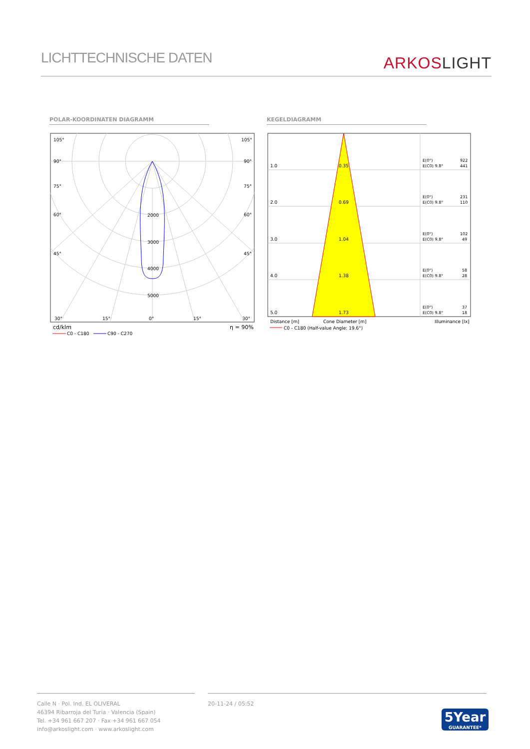LICHTTECHNISCHE DATEN
ARKOSLIGHT
POLAR-KOORDINATEN DIAGRAMM KEGELDIAGRAMM
105°
105°
90°
90°
75°
75°
60°
60°
45°
45°
2000
3000
4000
5000
30°
15°
0°
15°
30°
cd/klm
η = 90%
C0 - C180
C90 - C270
1.0
0.35
2.0
0.69
3.0
1.04
4.0
1.38
5.0
1.73
E(0°)
E(C0) 9.8°
922
441
E(0°)
E(C0) 9.8°
231
110
E(0°)
E(C0) 9.8°
102
49
E(0°)
E(C0) 9.8°
58
28
E(0°)
E(C0) 9.8°
37
18
Distance [m]
Cone Diameter [m]
Illuminance [lx]
C0 - C180 (Half-value Angle: 19.6°)
Calle N · Pol. Ind. EL OLIVERAL
46394 Ribarroja del Turia · Valencia (Spain)
Tel. +34 961 667 207 · Fax +34 961 667 054
info@arkoslight.com · www.arkoslight.com
20-11-24 / 05:52
5Year
GUARANTEE*